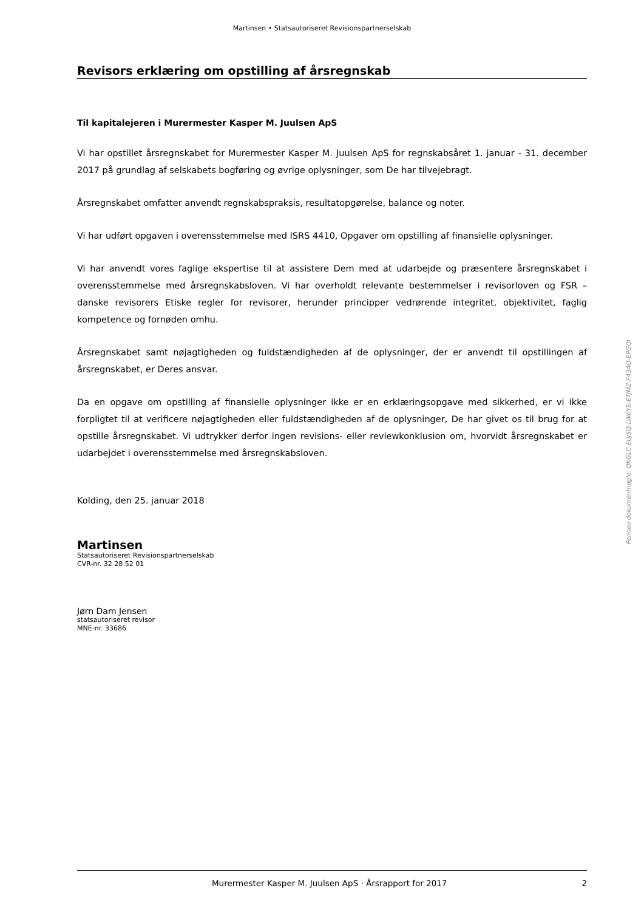Martinsen • Statsautoriseret Revisionspartnerselskab
Revisors erklæring om opstilling af årsregnskab
Til kapitalejeren i Murermester Kasper M. Juulsen ApS
Vi har opstillet årsregnskabet for Murermester Kasper M. Juulsen ApS for regnskabsåret 1. januar - 31. december 2017 på grundlag af selskabets bogføring og øvrige oplysninger, som De har tilvejebragt.
Årsregnskabet omfatter anvendt regnskabspraksis, resultatopgørelse, balance og noter.
Vi har udført opgaven i overensstemmelse med ISRS 4410, Opgaver om opstilling af finansielle oplysninger.
Vi har anvendt vores faglige ekspertise til at assistere Dem med at udarbejde og præsentere årsregnskabet i overensstemmelse med årsregnskabsloven. Vi har overholdt relevante bestemmelser i revisorloven og FSR – danske revisorers Etiske regler for revisorer, herunder principper vedrørende integritet, objektivitet, faglig kompetence og fornøden omhu.
Årsregnskabet samt nøjagtigheden og fuldstændigheden af de oplysninger, der er anvendt til opstillingen af årsregnskabet, er Deres ansvar.
Da en opgave om opstilling af finansielle oplysninger ikke er en erklæringsopgave med sikkerhed, er vi ikke forpligtet til at verificere nøjagtigheden eller fuldstændigheden af de oplysninger, De har givet os til brug for at opstille årsregnskabet. Vi udtrykker derfor ingen revisions- eller reviewkonklusion om, hvorvidt årsregnskabet er udarbejdet i overensstemmelse med årsregnskabsloven.
Kolding, den 25. januar 2018
Martinsen
Statsautoriseret Revisionspartnerselskab
CVR-nr. 32 28 52 01
Jørn Dam Jensen
statsautoriseret revisor
MNE-nr. 33686
Penneo dokumentnøgle: QKGLC-EUJSQ-LW0YS-ETJMZ-F43AQ-EPGQI
Murermester Kasper M. Juulsen ApS · Årsrapport for 2017 2